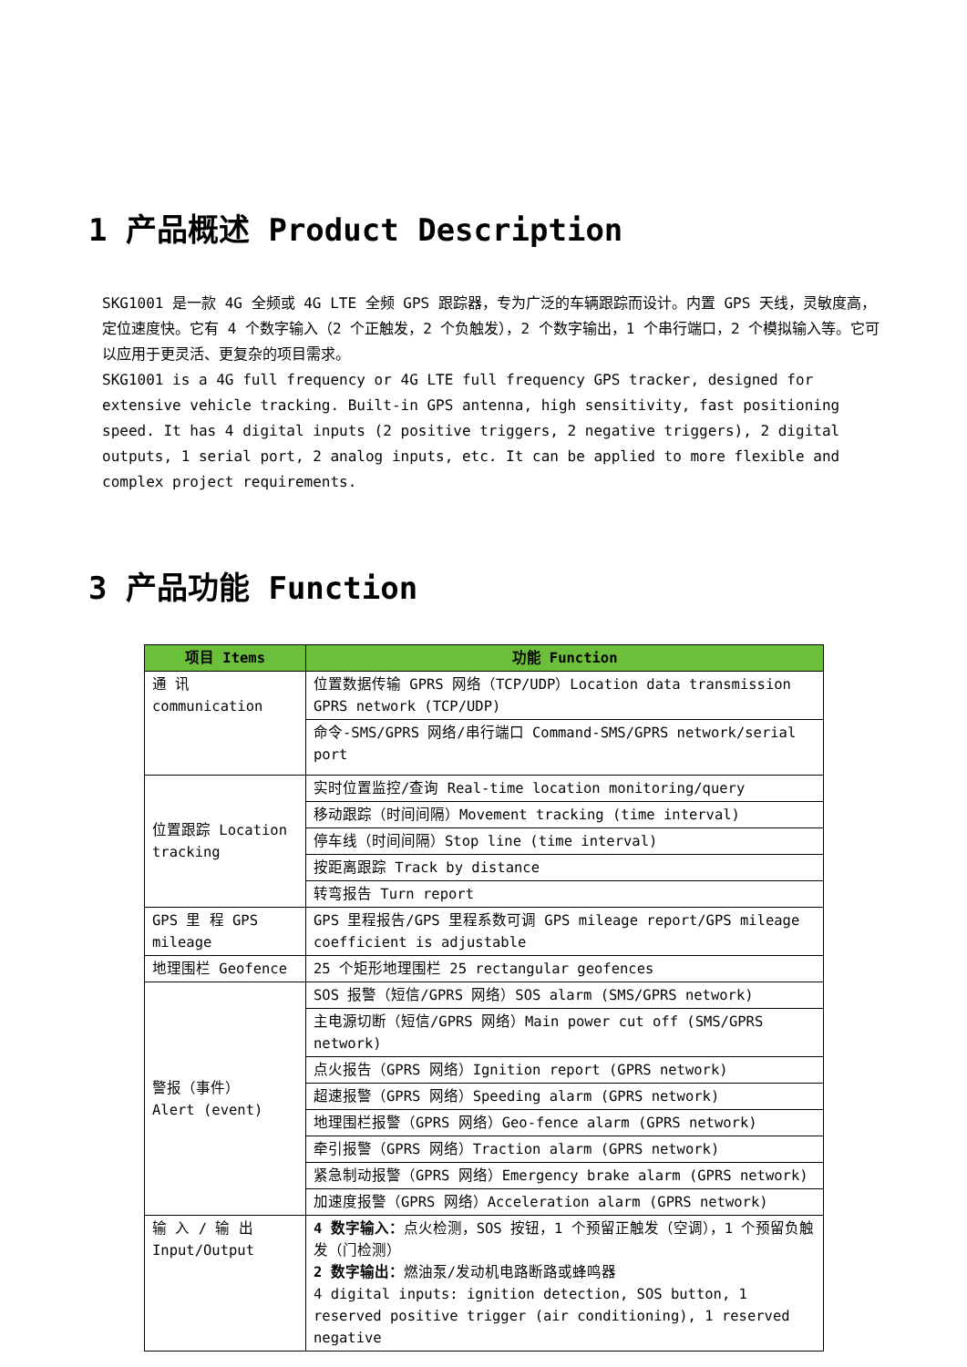1 产品概述 Product Description
SKG1001 是一款 4G 全频或 4G LTE 全频 GPS 跟踪器，专为广泛的车辆跟踪而设计。内置 GPS 天线，灵敏度高，定位速度快。它有 4 个数字输入（2 个正触发，2 个负触发），2 个数字输出，1 个串行端口，2 个模拟输入等。它可以应用于更灵活、更复杂的项目需求。
SKG1001 is a 4G full frequency or 4G LTE full frequency GPS tracker, designed for extensive vehicle tracking. Built-in GPS antenna, high sensitivity, fast positioning speed. It has 4 digital inputs (2 positive triggers, 2 negative triggers), 2 digital outputs, 1 serial port, 2 analog inputs, etc. It can be applied to more flexible and complex project requirements.
3 产品功能 Function
| 项目 Items | 功能 Function |
| --- | --- |
| 通 讯 communication | 位置数据传输 GPRS 网络（TCP/UDP）Location data transmission GPRS network (TCP/UDP) |
| | 命令-SMS/GPRS 网络/串行端口 Command-SMS/GPRS network/serial port |
| 位置跟踪 Location tracking | 实时位置监控/查询 Real-time location monitoring/query |
| | 移动跟踪（时间间隔）Movement tracking (time interval) |
| | 停车线（时间间隔）Stop line (time interval) |
| | 按距离跟踪 Track by distance |
| | 转弯报告 Turn report |
| GPS 里 程 GPS mileage | GPS 里程报告/GPS 里程系数可调 GPS mileage report/GPS mileage coefficient is adjustable |
| 地理围栏 Geofence | 25 个矩形地理围栏 25 rectangular geofences |
| 警报（事件） Alert (event) | SOS 报警（短信/GPRS 网络）SOS alarm (SMS/GPRS network) |
| | 主电源切断（短信/GPRS 网络）Main power cut off (SMS/GPRS network) |
| | 点火报告（GPRS 网络）Ignition report (GPRS network) |
| | 超速报警（GPRS 网络）Speeding alarm (GPRS network) |
| | 地理围栏报警（GPRS 网络）Geo-fence alarm (GPRS network) |
| | 牵引报警（GPRS 网络）Traction alarm (GPRS network) |
| | 紧急制动报警（GPRS 网络）Emergency brake alarm (GPRS network) |
| | 加速度报警（GPRS 网络）Acceleration alarm (GPRS network) |
| 输 入 / 输 出 Input/Output | 4 数字输入： 点火检测，SOS 按钮，1 个预留正触发（空调），1 个预留负触发（门检测） 2 数字输出： 燃油泵/发动机电路断路或蜂鸣器 4 digital inputs: ignition detection, SOS button, 1 reserved positive trigger (air conditioning), 1 reserved negative |